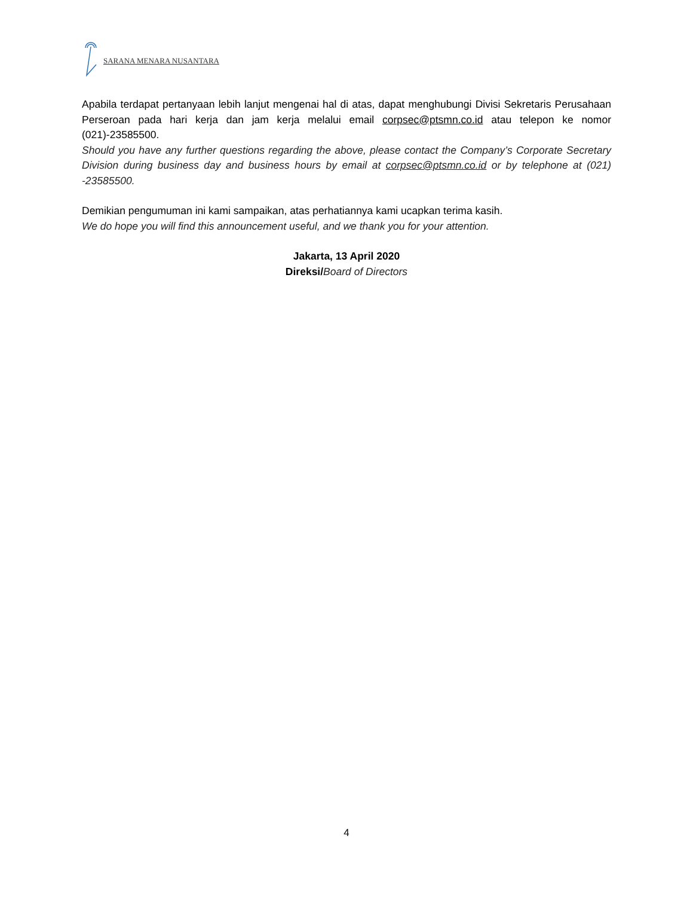SARANA MENARA NUSANTARA
Apabila terdapat pertanyaan lebih lanjut mengenai hal di atas, dapat menghubungi Divisi Sekretaris Perusahaan Perseroan pada hari kerja dan jam kerja melalui email corpsec@ptsmn.co.id atau telepon ke nomor (021)-23585500.
Should you have any further questions regarding the above, please contact the Company’s Corporate Secretary Division during business day and business hours by email at corpsec@ptsmn.co.id or by telephone at (021) -23585500.
Demikian pengumuman ini kami sampaikan, atas perhatiannya kami ucapkan terima kasih.
We do hope you will find this announcement useful, and we thank you for your attention.
Jakarta, 13 April 2020
Direksi/Board of Directors
4